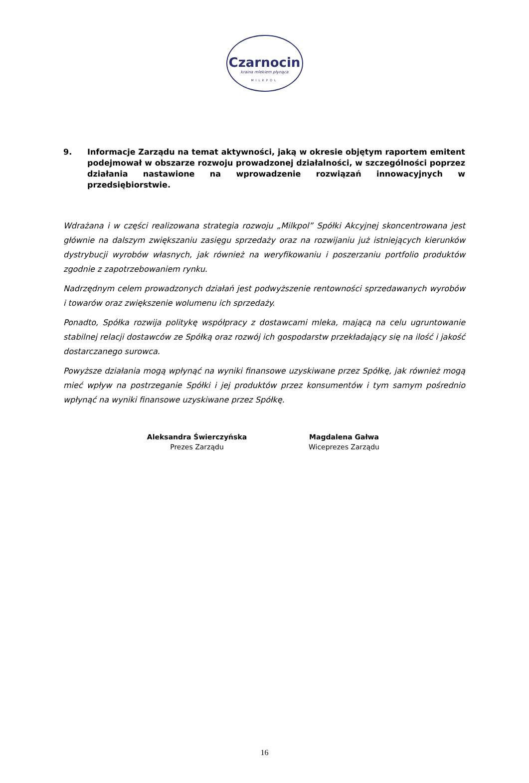Czarnocin
kraina mlekiem płynąca
MILKPOL
9. Informacje Zarządu na temat aktywności, jaką w okresie objętym raportem emitent podejmował w obszarze rozwoju prowadzonej działalności, w szczególności poprzez działania nastawione na wprowadzenie rozwiązań innowacyjnych w przedsiębiorstwie.
Wdrażana i w części realizowana strategia rozwoju „Milkpol” Spółki Akcyjnej skoncentrowana jest głównie na dalszym zwiększaniu zasięgu sprzedaży oraz na rozwijaniu już istniejących kierunków dystrybucji wyrobów własnych, jak również na weryfikowaniu i poszerzaniu portfolio produktów zgodnie z zapotrzebowaniem rynku.
Nadrzędnym celem prowadzonych działań jest podwyższenie rentowności sprzedawanych wyrobów i towarów oraz zwiększenie wolumenu ich sprzedaży.
Ponadto, Spółka rozwija politykę współpracy z dostawcami mleka, mającą na celu ugruntowanie stabilnej relacji dostawców ze Spółką oraz rozwój ich gospodarstw przekładający się na ilość i jakość dostarczanego surowca.
Powyższe działania mogą wpłynąć na wyniki finansowe uzyskiwane przez Spółkę, jak również mogą mieć wpływ na postrzeganie Spółki i jej produktów przez konsumentów i tym samym pośrednio wpłynąć na wyniki finansowe uzyskiwane przez Spółkę.
Aleksandra Świerczyńska
Prezes Zarządu
Magdalena Gałwa
Wiceprezes Zarządu
16